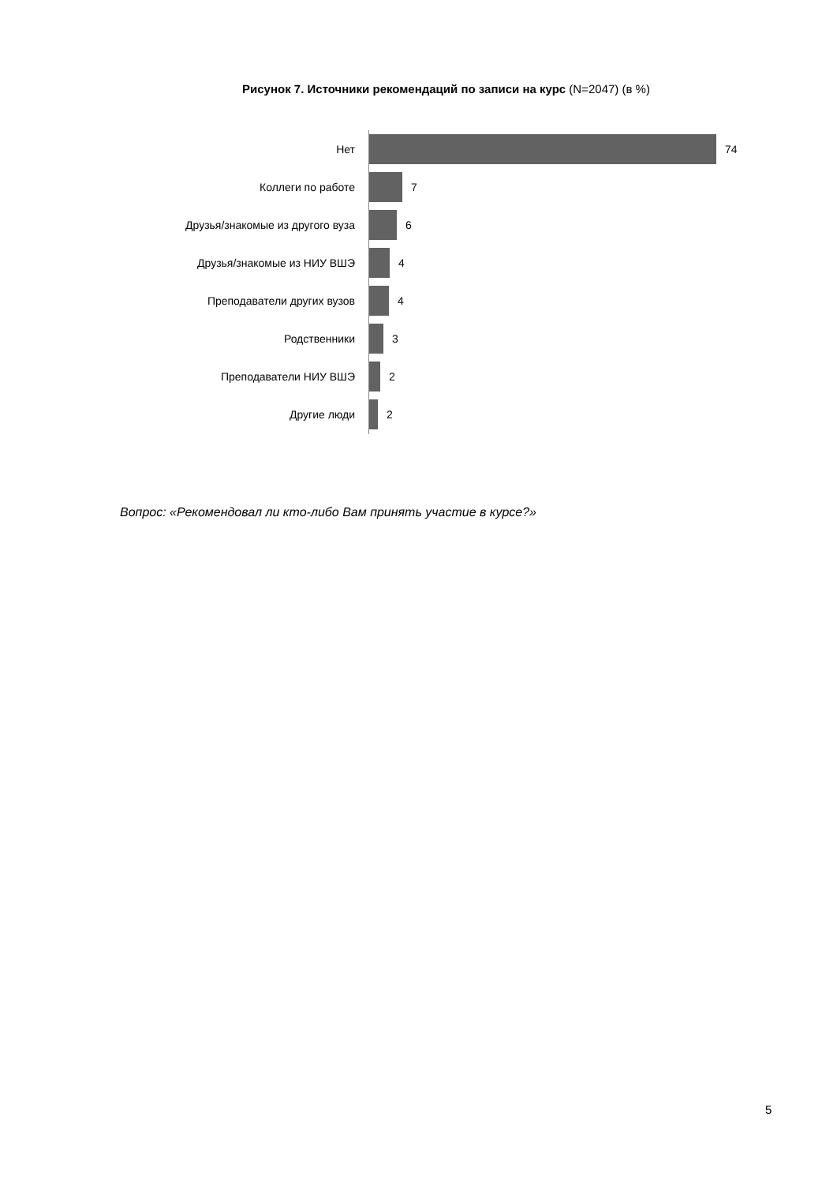Рисунок 7. Источники рекомендаций по записи на курс (N=2047) (в %)
Нет 74
Коллеги по работе 7
Друзья/знакомые из другого вуза 6
Друзья/знакомые из НИУ ВШЭ 4
Преподаватели других вузов 4
Родственники 3
Преподаватели НИУ ВШЭ 2
Другие люди 2
Вопрос: «Рекомендовал ли кто-либо Вам принять участие в курсе?»
5